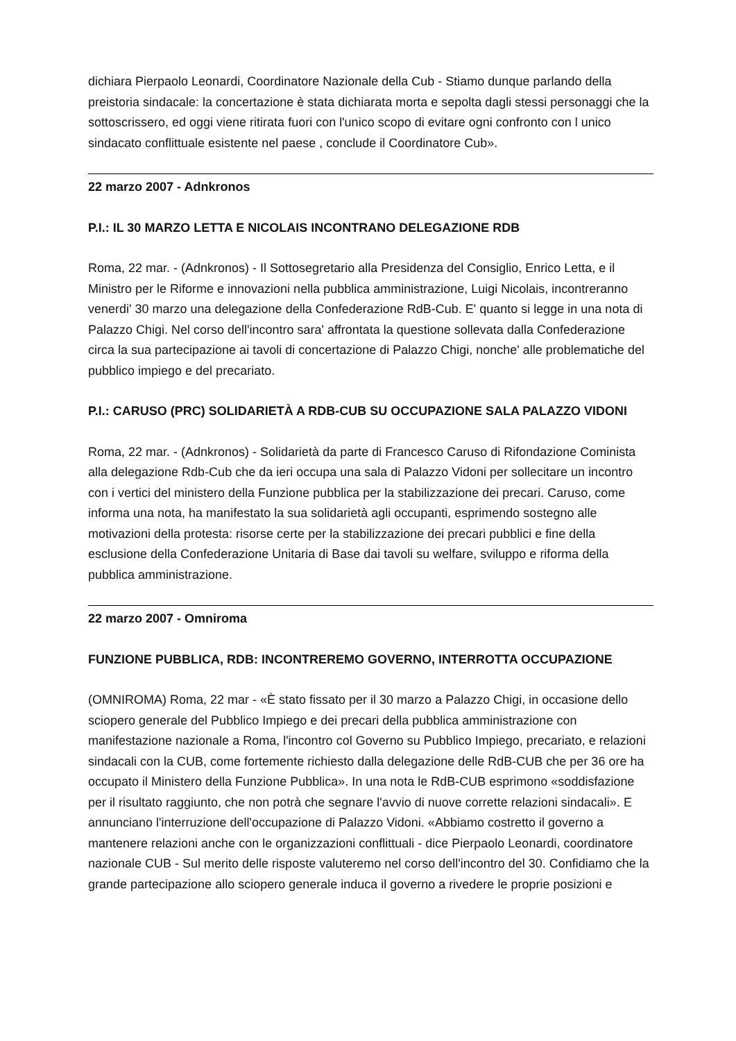dichiara Pierpaolo Leonardi, Coordinatore Nazionale della Cub - Stiamo dunque parlando della preistoria sindacale: la concertazione è stata dichiarata morta e sepolta dagli stessi personaggi che la sottoscrissero, ed oggi viene ritirata fuori con l'unico scopo di evitare ogni confronto con l unico sindacato conflittuale esistente nel paese , conclude il Coordinatore Cub».
22 marzo 2007 - Adnkronos
P.I.: IL 30 MARZO LETTA E NICOLAIS INCONTRANO DELEGAZIONE RDB
Roma, 22 mar. - (Adnkronos) - Il Sottosegretario alla Presidenza del Consiglio, Enrico Letta, e il Ministro per le Riforme e innovazioni nella pubblica amministrazione, Luigi Nicolais, incontreranno venerdi' 30 marzo una delegazione della Confederazione RdB-Cub. E' quanto si legge in una nota di Palazzo Chigi. Nel corso dell'incontro sara' affrontata la questione sollevata dalla Confederazione circa la sua partecipazione ai tavoli di concertazione di Palazzo Chigi, nonche' alle problematiche del pubblico impiego e del precariato.
P.I.: CARUSO (PRC) SOLIDARIETÀ A RDB-CUB SU OCCUPAZIONE SALA PALAZZO VIDONI
Roma, 22 mar. - (Adnkronos) - Solidarietà da parte di Francesco Caruso di Rifondazione Cominista alla delegazione Rdb-Cub che da ieri occupa una sala di Palazzo Vidoni per sollecitare un incontro con i vertici del ministero della Funzione pubblica per la stabilizzazione dei precari. Caruso, come informa una nota, ha manifestato la sua solidarietà agli occupanti, esprimendo sostegno alle motivazioni della protesta: risorse certe per la stabilizzazione dei precari pubblici e fine della esclusione della Confederazione Unitaria di Base dai tavoli su welfare, sviluppo e riforma della pubblica amministrazione.
22 marzo 2007 - Omniroma
FUNZIONE PUBBLICA, RDB: INCONTREREMO GOVERNO, INTERROTTA OCCUPAZIONE
(OMNIROMA) Roma, 22 mar - «È stato fissato per il 30 marzo a Palazzo Chigi, in occasione dello sciopero generale del Pubblico Impiego e dei precari della pubblica amministrazione con manifestazione nazionale a Roma, l'incontro col Governo su Pubblico Impiego, precariato, e relazioni sindacali con la CUB, come fortemente richiesto dalla delegazione delle RdB-CUB che per 36 ore ha occupato il Ministero della Funzione Pubblica». In una nota le RdB-CUB esprimono «soddisfazione per il risultato raggiunto, che non potrà che segnare l'avvio di nuove corrette relazioni sindacali». E annunciano l'interruzione dell'occupazione di Palazzo Vidoni. «Abbiamo costretto il governo a mantenere relazioni anche con le organizzazioni conflittuali - dice Pierpaolo Leonardi, coordinatore nazionale CUB - Sul merito delle risposte valuteremo nel corso dell'incontro del 30. Confidiamo che la grande partecipazione allo sciopero generale induca il governo a rivedere le proprie posizioni e